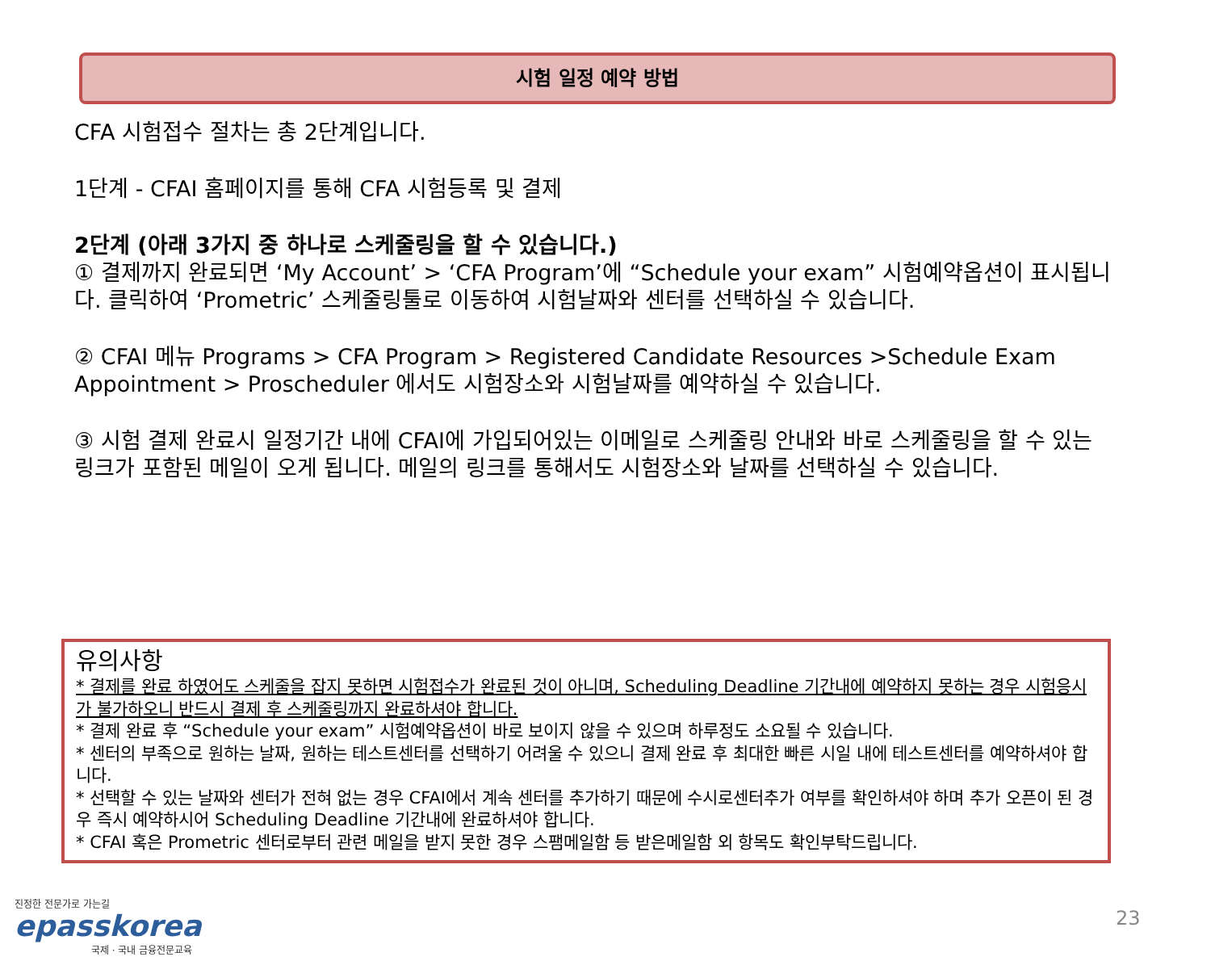시험 일정 예약 방법
CFA 시험접수 절차는 총 2단계입니다.
1단계 - CFAI 홈페이지를 통해 CFA 시험등록 및 결제
2단계 (아래 3가지 중 하나로 스케줄링을 할 수 있습니다.)
① 결제까지 완료되면 ‘My Account’ > ‘CFA Program’에 “Schedule your exam” 시험예약옵션이 표시됩니다. 클릭하여 ‘Prometric’ 스케줄링툴로 이동하여 시험날짜와 센터를 선택하실 수 있습니다.
② CFAI 메뉴 Programs > CFA Program > Registered Candidate Resources >Schedule Exam Appointment > Proscheduler 에서도 시험장소와 시험날짜를 예약하실 수 있습니다.
③ 시험 결제 완료시 일정기간 내에 CFAI에 가입되어있는 이메일로 스케줄링 안내와 바로 스케줄링을 할 수 있는 링크가 포함된 메일이 오게 됩니다. 메일의 링크를 통해서도 시험장소와 날짜를 선택하실 수 있습니다.
유의사항
* 결제를 완료 하였어도 스케줄을 잡지 못하면 시험접수가 완료된 것이 아니며, Scheduling Deadline 기간내에 예약하지 못하는 경우 시험응시가 불가하오니 반드시 결제 후 스케줄링까지 완료하셔야 합니다.
* 결제 완료 후 “Schedule your exam” 시험예약옵션이 바로 보이지 않을 수 있으며 하루정도 소요될 수 있습니다.
* 센터의 부족으로 원하는 날짜, 원하는 테스트센터를 선택하기 어려울 수 있으니 결제 완료 후 최대한 빠른 시일 내에 테스트센터를 예약하셔야 합니다.
* 선택할 수 있는 날짜와 센터가 전혀 없는 경우 CFAI에서 계속 센터를 추가하기 때문에 수시로센터추가 여부를 확인하셔야 하며 추가 오픈이 된 경우 즉시 예약하시어 Scheduling Deadline 기간내에 완료하셔야 합니다.
* CFAI 혹은 Prometric 센터로부터 관련 메일을 받지 못한 경우 스팸메일함 등 받은메일함 외 항목도 확인부탁드립니다.
진정한 전문가로 가는길
epasskorea
국제 · 국내 금융전문교육
23